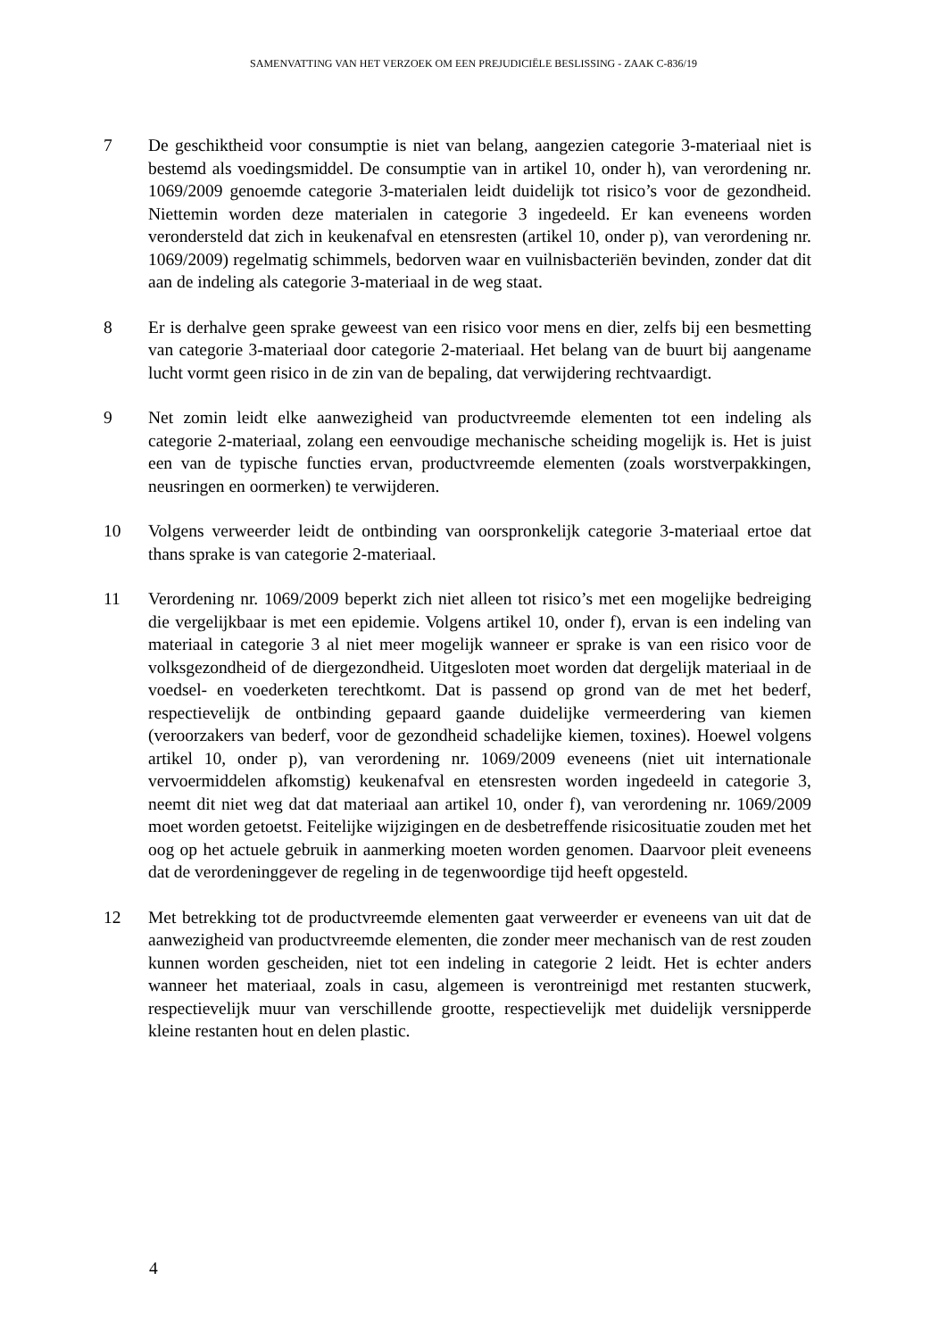SAMENVATTING VAN HET VERZOEK OM EEN PREJUDICIËLE BESLISSING - ZAAK C-836/19
7 De geschiktheid voor consumptie is niet van belang, aangezien categorie 3-materiaal niet is bestemd als voedingsmiddel. De consumptie van in artikel 10, onder h), van verordening nr. 1069/2009 genoemde categorie 3-materialen leidt duidelijk tot risico’s voor de gezondheid. Niettemin worden deze materialen in categorie 3 ingedeeld. Er kan eveneens worden verondersteld dat zich in keukenafval en etensresten (artikel 10, onder p), van verordening nr. 1069/2009) regelmatig schimmels, bedorven waar en vuilnisbacteriën bevinden, zonder dat dit aan de indeling als categorie 3-materiaal in de weg staat.
8 Er is derhalve geen sprake geweest van een risico voor mens en dier, zelfs bij een besmetting van categorie 3-materiaal door categorie 2-materiaal. Het belang van de buurt bij aangename lucht vormt geen risico in de zin van de bepaling, dat verwijdering rechtvaardigt.
9 Net zomin leidt elke aanwezigheid van productvreemde elementen tot een indeling als categorie 2-materiaal, zolang een eenvoudige mechanische scheiding mogelijk is. Het is juist een van de typische functies ervan, productvreemde elementen (zoals worstverpakkingen, neusringen en oormerken) te verwijderen.
10 Volgens verweerder leidt de ontbinding van oorspronkelijk categorie 3-materiaal ertoe dat thans sprake is van categorie 2-materiaal.
11 Verordening nr. 1069/2009 beperkt zich niet alleen tot risico’s met een mogelijke bedreiging die vergelijkbaar is met een epidemie. Volgens artikel 10, onder f), ervan is een indeling van materiaal in categorie 3 al niet meer mogelijk wanneer er sprake is van een risico voor de volksgezondheid of de diergezondheid. Uitgesloten moet worden dat dergelijk materiaal in de voedsel- en voederketen terechtkomt. Dat is passend op grond van de met het bederf, respectievelijk de ontbinding gepaard gaande duidelijke vermeerdering van kiemen (veroorzakers van bederf, voor de gezondheid schadelijke kiemen, toxines). Hoewel volgens artikel 10, onder p), van verordening nr. 1069/2009 eveneens (niet uit internationale vervoermiddelen afkomstig) keukenafval en etensresten worden ingedeeld in categorie 3, neemt dit niet weg dat dat materiaal aan artikel 10, onder f), van verordening nr. 1069/2009 moet worden getoetst. Feitelijke wijzigingen en de desbetreffende risicosituatie zouden met het oog op het actuele gebruik in aanmerking moeten worden genomen. Daarvoor pleit eveneens dat de verordeninggever de regeling in de tegenwoordige tijd heeft opgesteld.
12 Met betrekking tot de productvreemde elementen gaat verweerder er eveneens van uit dat de aanwezigheid van productvreemde elementen, die zonder meer mechanisch van de rest zouden kunnen worden gescheiden, niet tot een indeling in categorie 2 leidt. Het is echter anders wanneer het materiaal, zoals in casu, algemeen is verontreinigd met restanten stucwerk, respectievelijk muur van verschillende grootte, respectievelijk met duidelijk versnipperde kleine restanten hout en delen plastic.
4